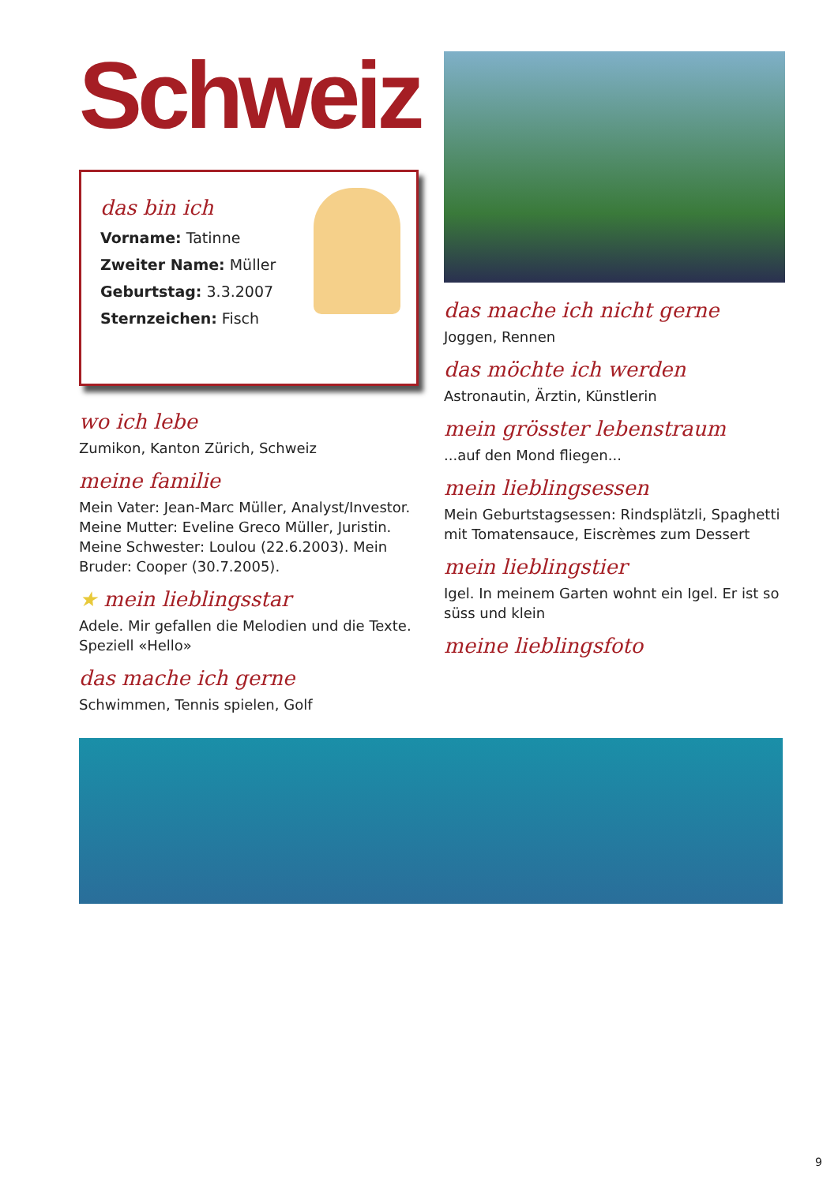Schweiz
das bin ich
Vorname: Tatinne
Zweiter Name: Müller
Geburtstag: 3.3.2007
Sternzeichen: Fisch
wo ich lebe
Zumikon, Kanton Zürich, Schweiz
meine familie
Mein Vater: Jean-Marc Müller, Analyst/Investor. Meine Mutter: Eveline Greco Müller, Juristin. Meine Schwester: Loulou (22.6.2003). Mein Bruder: Cooper (30.7.2005).
★ mein lieblingsstar
Adele. Mir gefallen die Melodien und die Texte. Speziell «Hello»
das mache ich gerne
Schwimmen, Tennis spielen, Golf
das mache ich nicht gerne
Joggen, Rennen
das möchte ich werden
Astronautin, Ärztin, Künstlerin
mein grösster lebenstraum
...auf den Mond fliegen...
mein lieblingsessen
Mein Geburtstagsessen: Rindsplätzli, Spaghetti mit Tomatensauce, Eiscrèmes zum Dessert
mein lieblingstier
Igel. In meinem Garten wohnt ein Igel. Er ist so süss und klein
meine lieblingsfoto
9